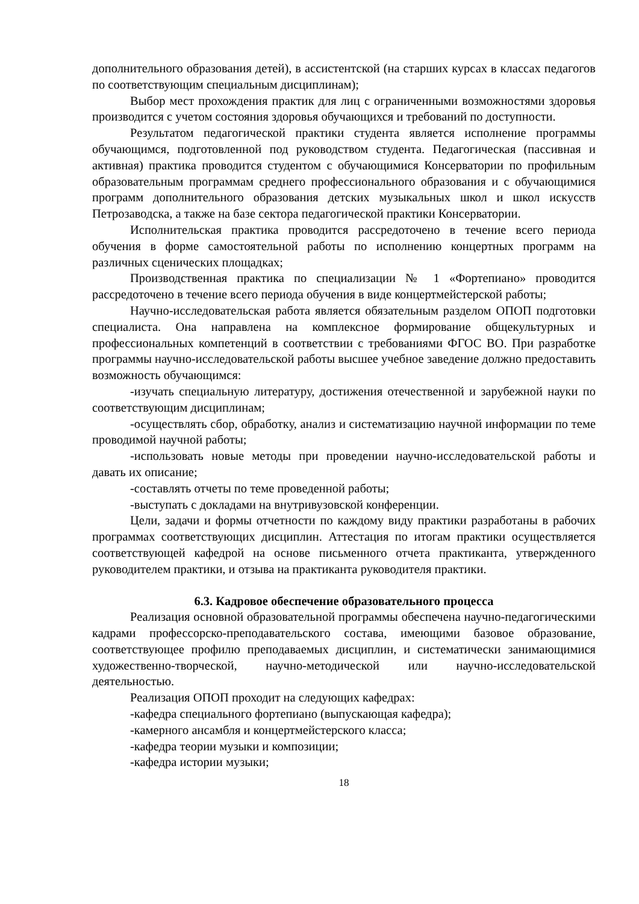дополнительного образования детей), в ассистентской (на старших курсах в классах педагогов по соответствующим специальным дисциплинам);
Выбор мест прохождения практик для лиц с ограниченными возможностями здоровья производится с учетом состояния здоровья обучающихся и требований по доступности.
Результатом педагогической практики студента является исполнение программы обучающимся, подготовленной под руководством студента. Педагогическая (пассивная и активная) практика проводится студентом с обучающимися Консерватории по профильным образовательным программам среднего профессионального образования и с обучающимися программ дополнительного образования детских музыкальных школ и школ искусств Петрозаводска, а также на базе сектора педагогической практики Консерватории.
Исполнительская практика проводится рассредоточено в течение всего периода обучения в форме самостоятельной работы по исполнению концертных программ на различных сценических площадках;
Производственная практика по специализации № 1 «Фортепиано» проводится рассредоточено в течение всего периода обучения в виде концертмейстерской работы;
Научно-исследовательская работа является обязательным разделом ОПОП подготовки специалиста. Она направлена на комплексное формирование общекультурных и профессиональных компетенций в соответствии с требованиями ФГОС ВО. При разработке программы научно-исследовательской работы высшее учебное заведение должно предоставить возможность обучающимся:
-изучать специальную литературу, достижения отечественной и зарубежной науки по соответствующим дисциплинам;
-осуществлять сбор, обработку, анализ и систематизацию научной информации по теме проводимой научной работы;
-использовать новые методы при проведении научно-исследовательской работы и давать их описание;
-составлять отчеты по теме проведенной работы;
-выступать с докладами на внутривузовской конференции.
Цели, задачи и формы отчетности по каждому виду практики разработаны в рабочих программах соответствующих дисциплин. Аттестация по итогам практики осуществляется соответствующей кафедрой на основе письменного отчета практиканта, утвержденного руководителем практики, и отзыва на практиканта руководителя практики.
6.3. Кадровое обеспечение образовательного процесса
Реализация основной образовательной программы обеспечена научно-педагогическими кадрами профессорско-преподавательского состава, имеющими базовое образование, соответствующее профилю преподаваемых дисциплин, и систематически занимающимися художественно-творческой, научно-методической или научно-исследовательской деятельностью.
Реализация ОПОП проходит на следующих кафедрах:
-кафедра специального фортепиано (выпускающая кафедра);
-камерного ансамбля и концертмейстерского класса;
-кафедра теории музыки и композиции;
-кафедра истории музыки;
18